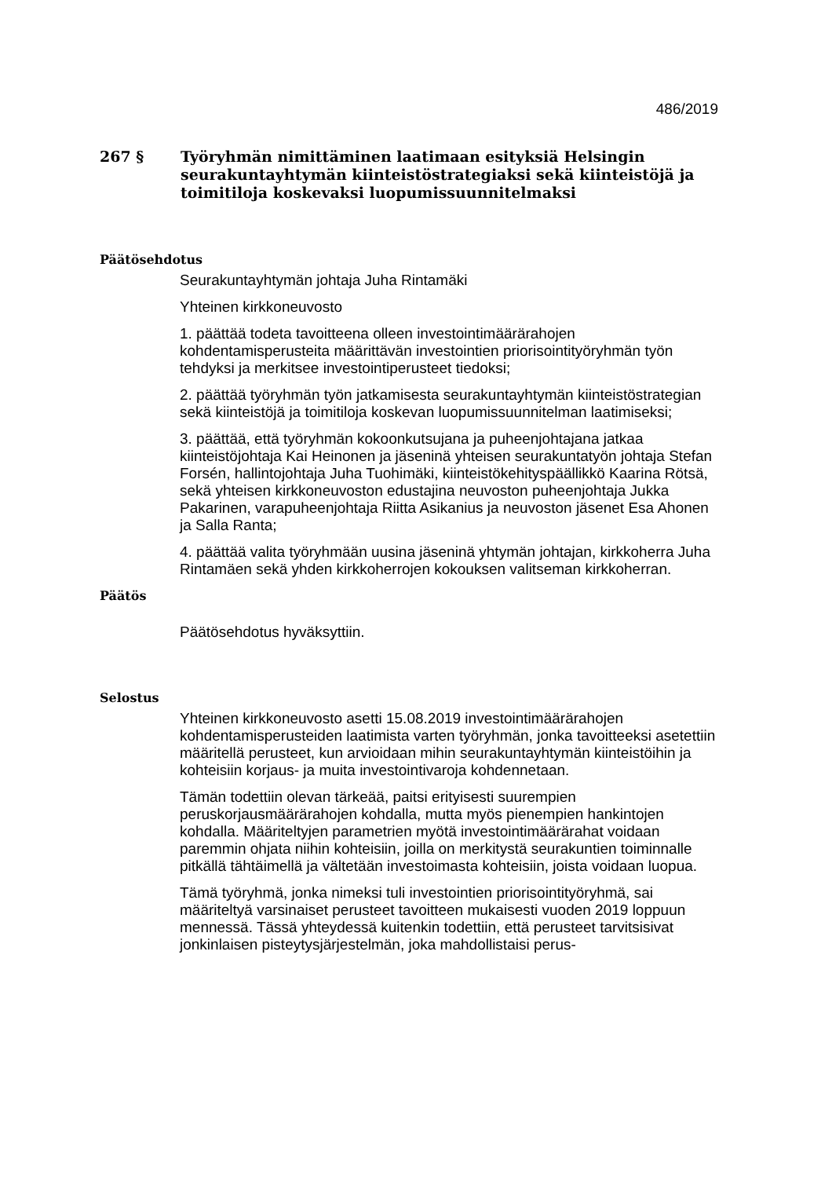486/2019
267 § Työryhmän nimittäminen laatimaan esityksiä Helsingin seurakuntayhtymän kiinteistöstrategiaksi sekä kiinteistöjä ja toimitiloja koskevaksi luopumissuunnitelmaksi
Päätösehdotus
Seurakuntayhtymän johtaja Juha Rintamäki
Yhteinen kirkkoneuvosto
1. päättää todeta tavoitteena olleen investointimäärärahojen kohdentamisperusteita määrittävän investointien priorisointityöryhmän työn tehdyksi ja merkitsee investointiperusteet tiedoksi;
2. päättää työryhmän työn jatkamisesta seurakuntayhtymän kiinteistöstrategian sekä kiinteistöjä ja toimitiloja koskevan luopumissuunnitelman laatimiseksi;
3. päättää, että työryhmän kokoonkutsujana ja puheenjohtajana jatkaa kiinteistöjohtaja Kai Heinonen ja jäseninä yhteisen seurakuntatyön johtaja Stefan Forsén, hallintojohtaja Juha Tuohimäki, kiinteistökehityspäällikkö Kaarina Rötsä, sekä yhteisen kirkkoneuvoston edustajina neuvoston puheenjohtaja Jukka Pakarinen, varapuheenjohtaja Riitta Asikanius ja neuvoston jäsenet Esa Ahonen ja Salla Ranta;
4. päättää valita työryhmään uusina jäseninä yhtymän johtajan, kirkkoherra Juha Rintamäen sekä yhden kirkkoherrojen kokouksen valitseman kirkkoherran.
Päätös
Päätösehdotus hyväksyttiin.
Selostus
Yhteinen kirkkoneuvosto asetti 15.08.2019 investointimäärärahojen kohdentamisperusteiden laatimista varten työryhmän, jonka tavoitteeksi asetettiin määritellä perusteet, kun arvioidaan mihin seurakuntayhtymän kiinteistöihin ja kohteisiin korjaus- ja muita investointivaroja kohdennetaan.
Tämän todettiin olevan tärkeää, paitsi erityisesti suurempien peruskorjausmäärärahojen kohdalla, mutta myös pienempien hankintojen kohdalla. Määriteltyjen parametrien myötä investointimäärärahat voidaan paremmin ohjata niihin kohteisiin, joilla on merkitystä seurakuntien toiminnalle pitkällä tähtäimellä ja vältetään investoimasta kohteisiin, joista voidaan luopua.
Tämä työryhmä, jonka nimeksi tuli investointien priorisointityöryhmä, sai määriteltyä varsinaiset perusteet tavoitteen mukaisesti vuoden 2019 loppuun mennessä. Tässä yhteydessä kuitenkin todettiin, että perusteet tarvitsisivat jonkinlaisen pisteytysjärjestelmän, joka mahdollistaisi perus-